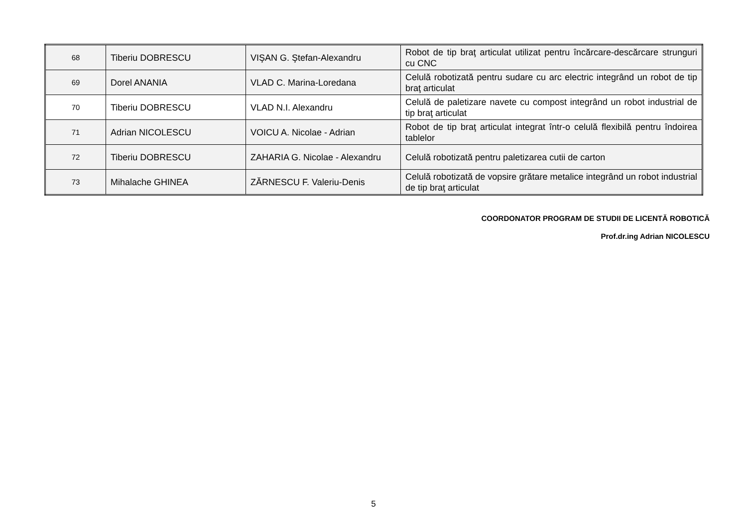| 68 | Tiberiu DOBRESCU | VIŞAN G. Ştefan-Alexandru | Robot de tip braţ articulat utilizat pentru încărcare-descărcare strunguri cu CNC |
| 69 | Dorel ANANIA | VLAD C. Marina-Loredana | Celulă robotizată pentru sudare cu arc electric integrând un robot de tip braţ articulat |
| 70 | Tiberiu DOBRESCU | VLAD N.I. Alexandru | Celulă de paletizare navete cu compost integrând un robot industrial de tip braţ articulat |
| 71 | Adrian NICOLESCU | VOICU A. Nicolae - Adrian | Robot de tip braţ articulat integrat într-o celulă flexibilă pentru îndoirea tablelor |
| 72 | Tiberiu DOBRESCU | ZAHARIA G. Nicolae - Alexandru | Celulă robotizată pentru paletizarea cutii de carton |
| 73 | Mihalache GHINEA | ZĂRNESCU F. Valeriu-Denis | Celulă robotizată de vopsire grătare metalice integrând un robot industrial de tip braţ articulat |
COORDONATOR PROGRAM DE STUDII DE LICENTĂ ROBOTICĂ
Prof.dr.ing Adrian NICOLESCU
5